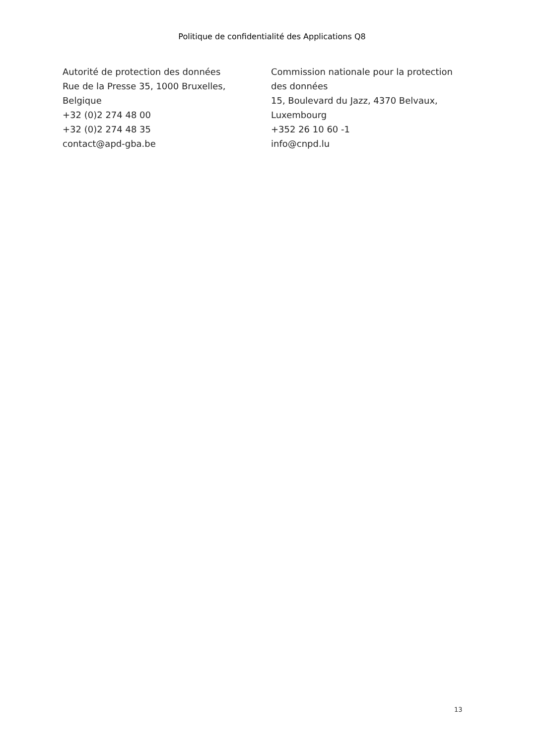Politique de confidentialité des Applications Q8
Autorité de protection des données
Rue de la Presse 35, 1000 Bruxelles,
Belgique
+32 (0)2 274 48 00
+32 (0)2 274 48 35
contact@apd-gba.be
Commission nationale pour la protection des données
15, Boulevard du Jazz, 4370 Belvaux, Luxembourg
+352 26 10 60 -1
info@cnpd.lu
13